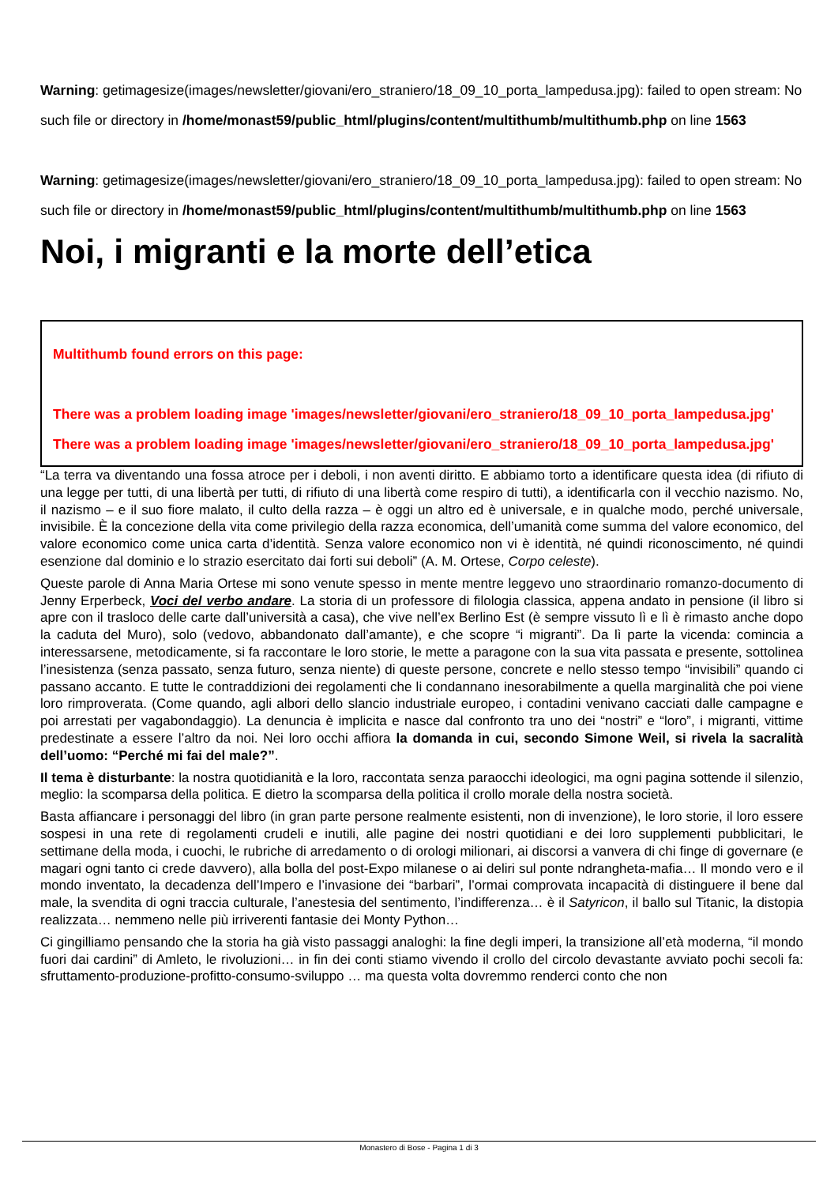Warning: getimagesize(images/newsletter/giovani/ero_straniero/18_09_10_porta_lampedusa.jpg): failed to open stream: No such file or directory in /home/monast59/public_html/plugins/content/multithumb/multithumb.php on line 1563
Warning: getimagesize(images/newsletter/giovani/ero_straniero/18_09_10_porta_lampedusa.jpg): failed to open stream: No such file or directory in /home/monast59/public_html/plugins/content/multithumb/multithumb.php on line 1563
Noi, i migranti e la morte dell’etica
Multithumb found errors on this page:
There was a problem loading image 'images/newsletter/giovani/ero_straniero/18_09_10_porta_lampedusa.jpg'
There was a problem loading image 'images/newsletter/giovani/ero_straniero/18_09_10_porta_lampedusa.jpg'
“La terra va diventando una fossa atroce per i deboli, i non aventi diritto. E abbiamo torto a identificare questa idea (di rifiuto di una legge per tutti, di una libertà per tutti, di rifiuto di una libertà come respiro di tutti), a identificarla con il vecchio nazismo. No, il nazismo – e il suo fiore malato, il culto della razza – è oggi un altro ed è universale, e in qualche modo, perché universale, invisibile. È la concezione della vita come privilegio della razza economica, dell’umanità come summa del valore economico, del valore economico come unica carta d’identità. Senza valore economico non vi è identità, né quindi riconoscimento, né quindi esenzione dal dominio e lo strazio esercitato dai forti sui deboli” (A. M. Ortese, Corpo celeste).
Queste parole di Anna Maria Ortese mi sono venute spesso in mente mentre leggevo uno straordinario romanzo-documento di Jenny Erperbeck, Voci del verbo andare. La storia di un professore di filologia classica, appena andato in pensione (il libro si apre con il trasloco delle carte dall’università a casa), che vive nell’ex Berlino Est (è sempre vissuto lì e lì è rimasto anche dopo la caduta del Muro), solo (vedovo, abbandonato dall’amante), e che scopre “i migranti”. Da lì parte la vicenda: comincia a interessarsene, metodicamente, si fa raccontare le loro storie, le mette a paragone con la sua vita passata e presente, sottolinea l’inesistenza (senza passato, senza futuro, senza niente) di queste persone, concrete e nello stesso tempo “invisibili” quando ci passano accanto. E tutte le contraddizioni dei regolamenti che li condannano inesorabilmente a quella marginalità che poi viene loro rimproverata. (Come quando, agli albori dello slancio industriale europeo, i contadini venivano cacciati dalle campagne e poi arrestati per vagabondaggio). La denuncia è implicita e nasce dal confronto tra uno dei “nostri” e “loro”, i migranti, vittime predestinate a essere l’altro da noi. Nei loro occhi affiora la domanda in cui, secondo Simone Weil, si rivela la sacralità dell’uomo: “Perché mi fai del male?”.
Il tema è disturbante: la nostra quotidianità e la loro, raccontata senza paraocchi ideologici, ma ogni pagina sottende il silenzio, meglio: la scomparsa della politica. E dietro la scomparsa della politica il crollo morale della nostra società.
Basta affiancare i personaggi del libro (in gran parte persone realmente esistenti, non di invenzione), le loro storie, il loro essere sospesi in una rete di regolamenti crudeli e inutili, alle pagine dei nostri quotidiani e dei loro supplementi pubblicitari, le settimane della moda, i cuochi, le rubriche di arredamento o di orologi milionari, ai discorsi a vanvera di chi finge di governare (e magari ogni tanto ci crede davvero), alla bolla del post-Expo milanese o ai deliri sul ponte ndrangheta-mafia… Il mondo vero e il mondo inventato, la decadenza dell’Impero e l’invasione dei “barbari”, l’ormai comprovata incapacità di distinguere il bene dal male, la svendita di ogni traccia culturale, l’anestesia del sentimento, l’indifferenza… è il Satyricon, il ballo sul Titanic, la distopia realizzata… nemmeno nelle più irriverenti fantasie dei Monty Python…
Ci gingilliamo pensando che la storia ha già visto passaggi analoghi: la fine degli imperi, la transizione all’età moderna, “il mondo fuori dai cardini” di Amleto, le rivoluzioni… in fin dei conti stiamo vivendo il crollo del circolo devastante avviato pochi secoli fa: sfruttamento-produzione-profitto-consumo-sviluppo … ma questa volta dovremmo renderci conto che non
Monastero di Bose - Pagina 1 di 3